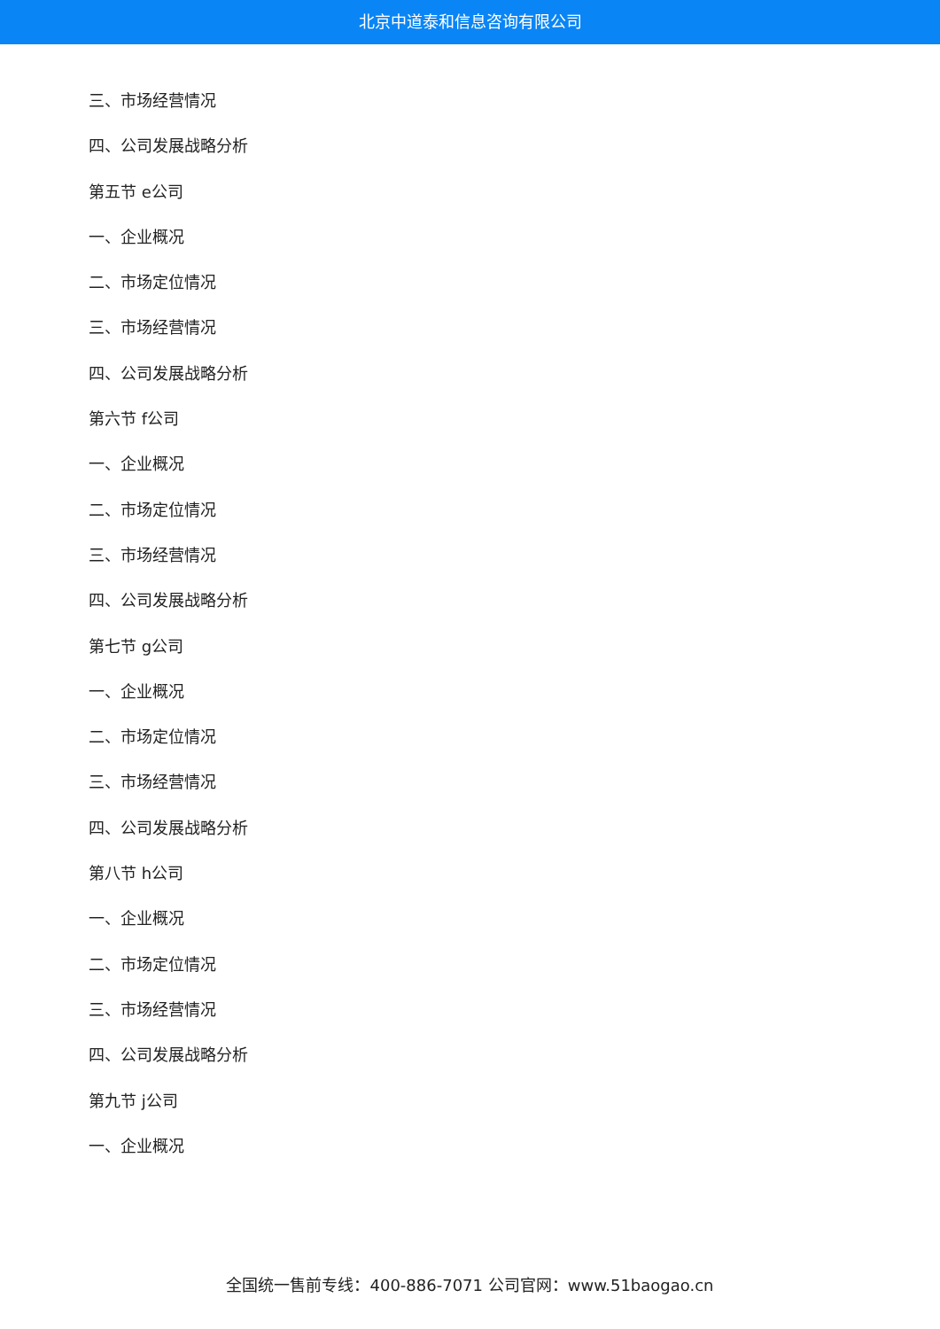北京中道泰和信息咨询有限公司
三、市场经营情况
四、公司发展战略分析
第五节 e公司
一、企业概况
二、市场定位情况
三、市场经营情况
四、公司发展战略分析
第六节 f公司
一、企业概况
二、市场定位情况
三、市场经营情况
四、公司发展战略分析
第七节 g公司
一、企业概况
二、市场定位情况
三、市场经营情况
四、公司发展战略分析
第八节 h公司
一、企业概况
二、市场定位情况
三、市场经营情况
四、公司发展战略分析
第九节 j公司
一、企业概况
全国统一售前专线：400-886-7071 公司官网：www.51baogao.cn